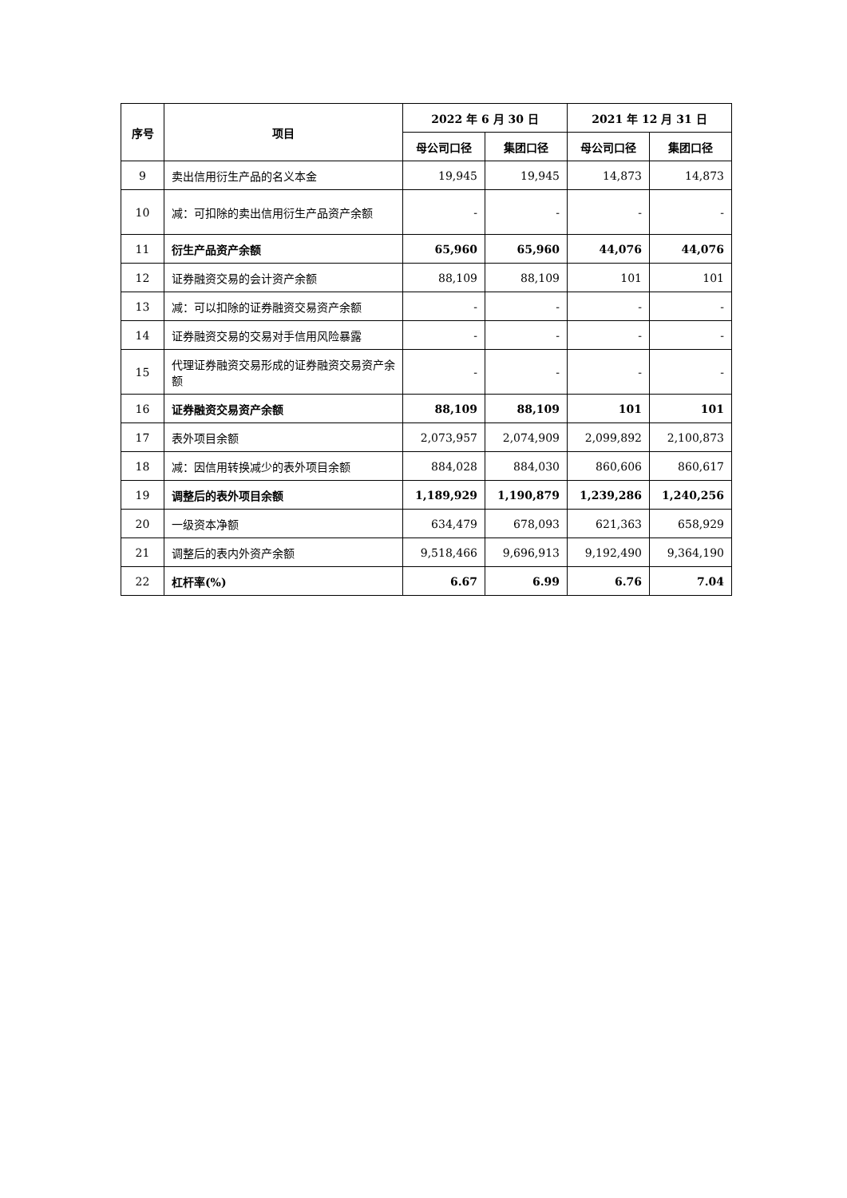| 序号 | 项目 | 2022 年 6 月 30 日 | | 2021 年 12 月 31 日 | |
| --- | --- | --- | --- | --- | --- |
| | | 母公司口径 | 集团口径 | 母公司口径 | 集团口径 |
| 9 | 卖出信用衍生产品的名义本金 | 19,945 | 19,945 | 14,873 | 14,873 |
| 10 | 减：可扣除的卖出信用衍生产品资产余额 | - | - | - | - |
| 11 | 衍生产品资产余额 | 65,960 | 65,960 | 44,076 | 44,076 |
| 12 | 证券融资交易的会计资产余额 | 88,109 | 88,109 | 101 | 101 |
| 13 | 减：可以扣除的证券融资交易资产余额 | - | - | - | - |
| 14 | 证券融资交易的交易对手信用风险暴露 | - | - | - | - |
| 15 | 代理证券融资交易形成的证券融资交易资产余额 | - | - | - | - |
| 16 | 证券融资交易资产余额 | 88,109 | 88,109 | 101 | 101 |
| 17 | 表外项目余额 | 2,073,957 | 2,074,909 | 2,099,892 | 2,100,873 |
| 18 | 减：因信用转换减少的表外项目余额 | 884,028 | 884,030 | 860,606 | 860,617 |
| 19 | 调整后的表外项目余额 | 1,189,929 | 1,190,879 | 1,239,286 | 1,240,256 |
| 20 | 一级资本净额 | 634,479 | 678,093 | 621,363 | 658,929 |
| 21 | 调整后的表内外资产余额 | 9,518,466 | 9,696,913 | 9,192,490 | 9,364,190 |
| 22 | 杠杆率(%) | 6.67 | 6.99 | 6.76 | 7.04 |